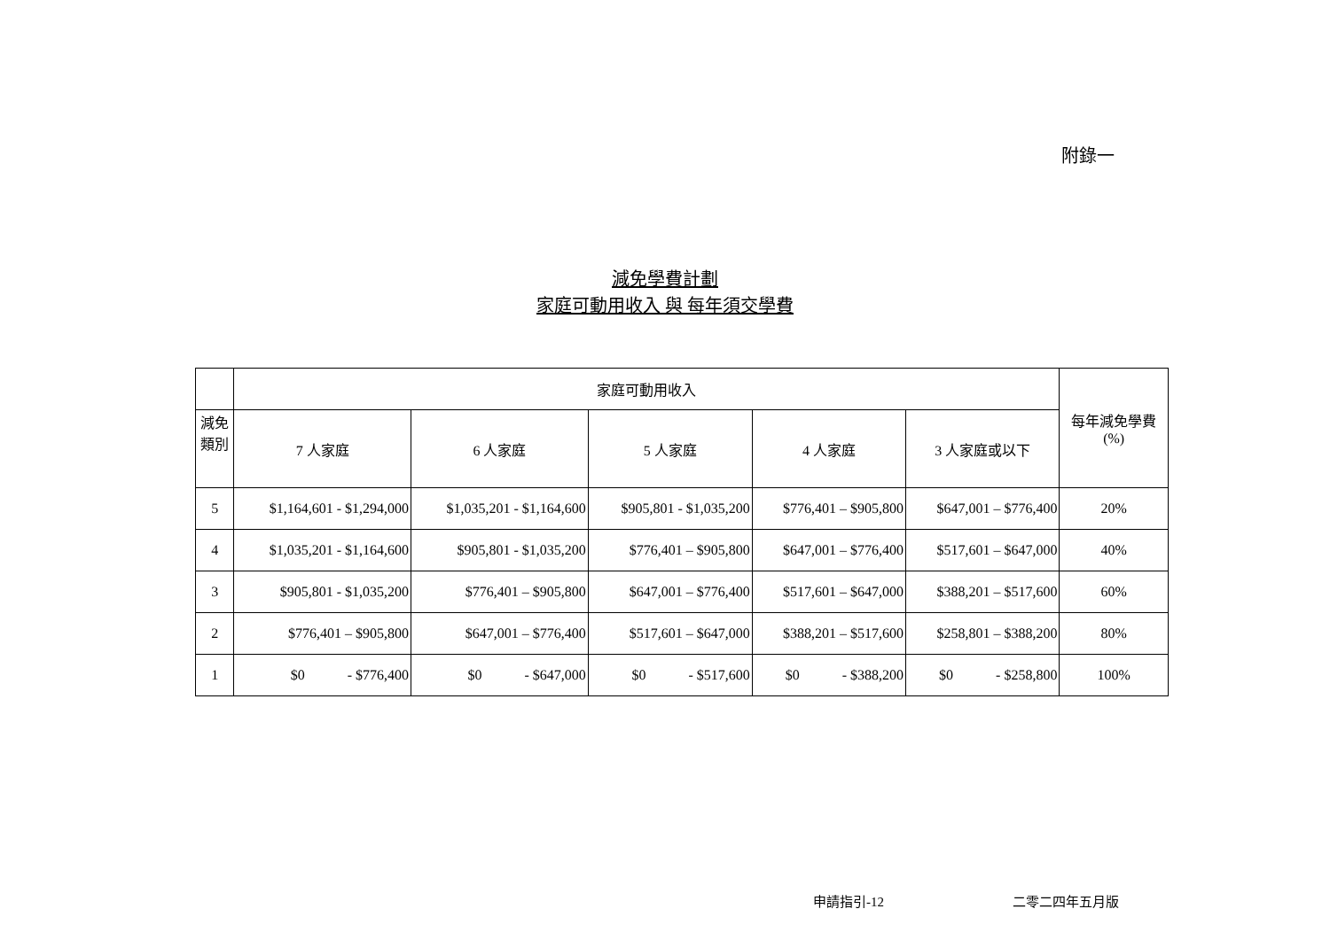附錄一
減免學費計劃
家庭可動用收入 與 每年須交學費
| | 家庭可動用收入 | | | | | 每年減免學費 (%) |
| --- | --- | --- | --- | --- | --- | --- |
| 減免 類別 | 7 人家庭 | 6 人家庭 | 5 人家庭 | 4 人家庭 | 3 人家庭或以下 | |
| 5 | $1,164,601 - $1,294,000 | $1,035,201 - $1,164,600 | $905,801 - $1,035,200 | $776,401 – $905,800 | $647,001 – $776,400 | 20% |
| 4 | $1,035,201 - $1,164,600 | $905,801 - $1,035,200 | $776,401 – $905,800 | $647,001 – $776,400 | $517,601 – $647,000 | 40% |
| 3 | $905,801 - $1,035,200 | $776,401 – $905,800 | $647,001 – $776,400 | $517,601 – $647,000 | $388,201 – $517,600 | 60% |
| 2 | $776,401 – $905,800 | $647,001 – $776,400 | $517,601 – $647,000 | $388,201 – $517,600 | $258,801 – $388,200 | 80% |
| 1 | $0 - $776,400 | $0 - $647,000 | $0 - $517,600 | $0 - $388,200 | $0 - $258,800 | 100% |
申請指引-12 二零二四年五月版